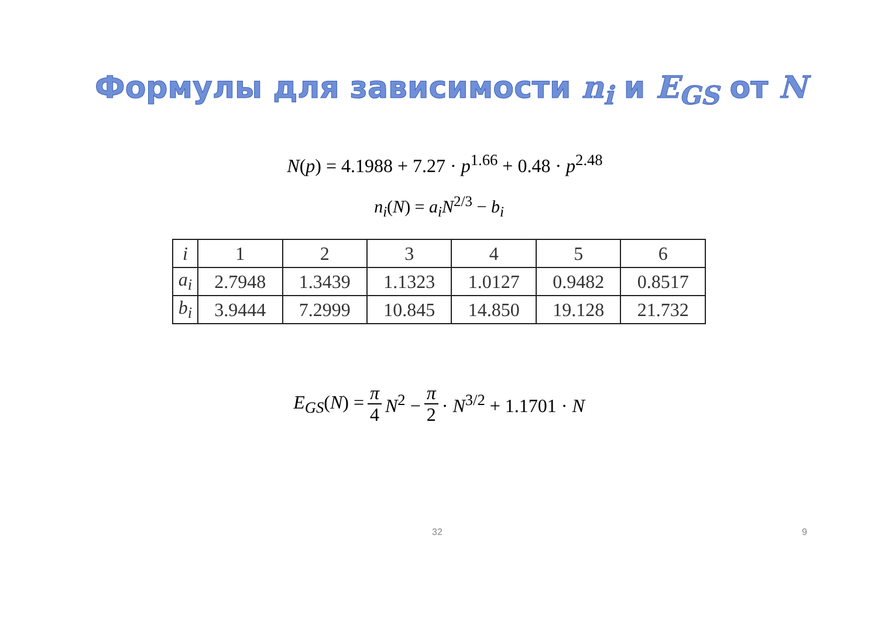Формулы для зависимости n<sub>i</sub> и E<sub>GS</sub> от N
N(p) = 4.1988 + 7.27 · p<sup>1.66</sup> + 0.48 · p<sup>2.48</sup>
n<sub>i</sub>(N) = a<sub>i</sub>N<sup>2/3</sup> − b<sub>i</sub>
| i | 1 | 2 | 3 | 4 | 5 | 6 |
| a<sub>i</sub> | 2.7948 | 1.3439 | 1.1323 | 1.0127 | 0.9482 | 0.8517 |
| b<sub>i</sub> | 3.9444 | 7.2999 | 10.845 | 14.850 | 19.128 | 21.732 |
E<sub>GS</sub>(N) = π 4 N<sup>2</sup> − π 2 · N<sup>3/2</sup> + 1.1701 · N
32 9